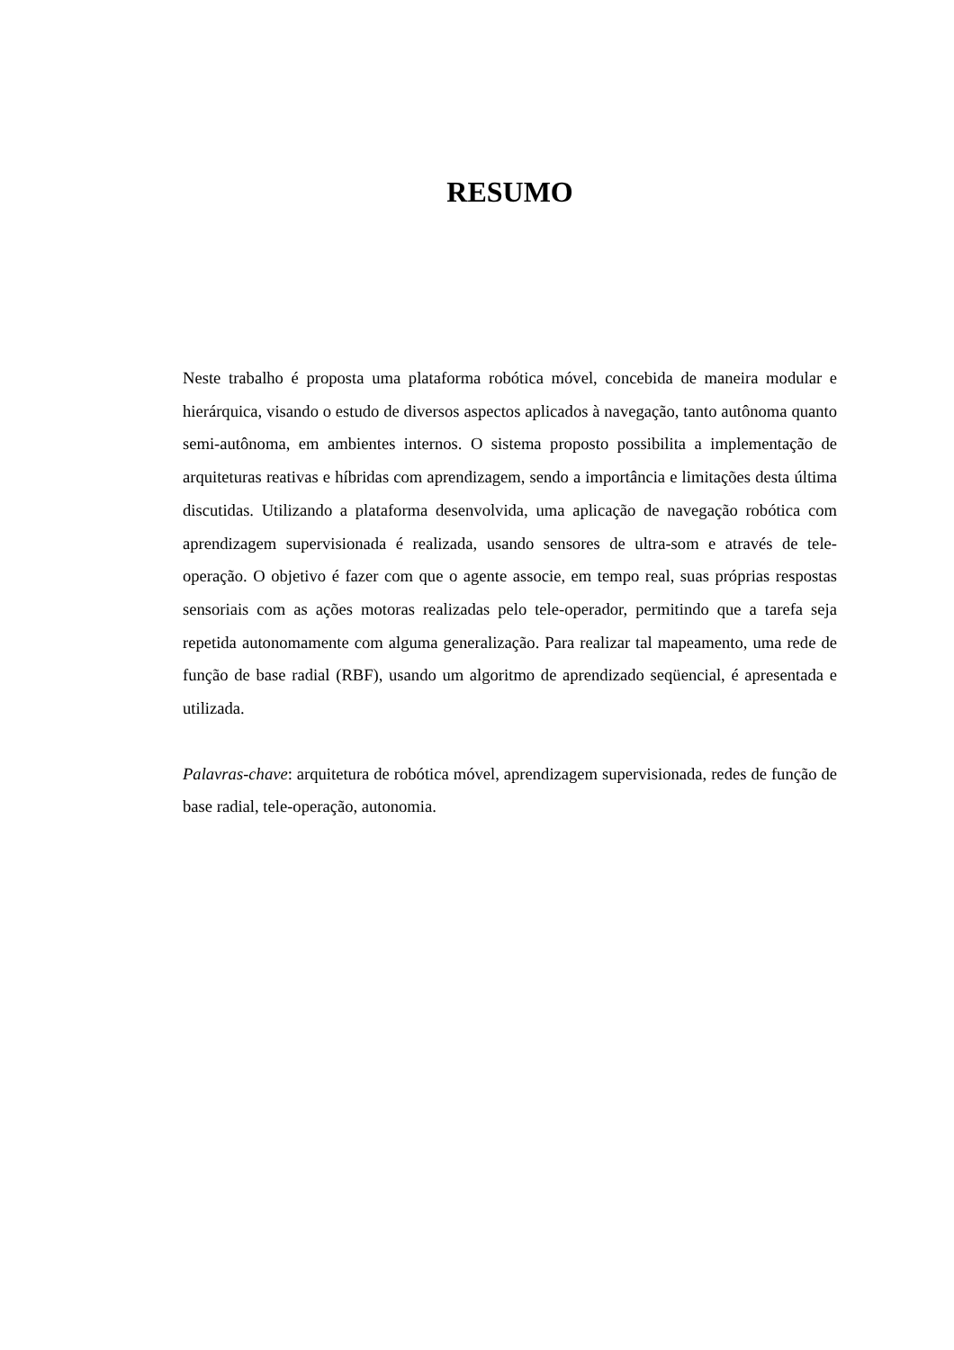RESUMO
Neste trabalho é proposta uma plataforma robótica móvel, concebida de maneira modular e hierárquica, visando o estudo de diversos aspectos aplicados à navegação, tanto autônoma quanto semi-autônoma, em ambientes internos. O sistema proposto possibilita a implementação de arquiteturas reativas e híbridas com aprendizagem, sendo a importância e limitações desta última discutidas. Utilizando a plataforma desenvolvida, uma aplicação de navegação robótica com aprendizagem supervisionada é realizada, usando sensores de ultra-som e através de tele-operação. O objetivo é fazer com que o agente associe, em tempo real, suas próprias respostas sensoriais com as ações motoras realizadas pelo tele-operador, permitindo que a tarefa seja repetida autonomamente com alguma generalização. Para realizar tal mapeamento, uma rede de função de base radial (RBF), usando um algoritmo de aprendizado seqüencial, é apresentada e utilizada.
Palavras-chave: arquitetura de robótica móvel, aprendizagem supervisionada, redes de função de base radial, tele-operação, autonomia.